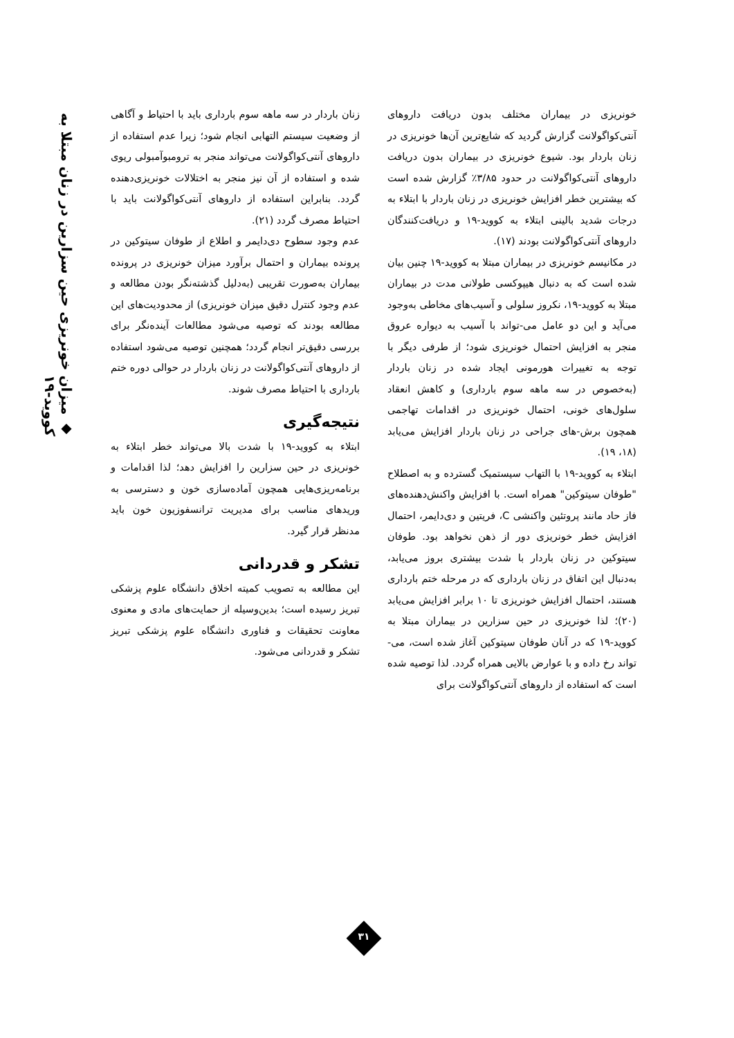خونریزی در بیماران مختلف بدون دریافت داروهای آنتی‌کواگولانت گزارش گردید که شایع‌ترین آن‌ها خونریزی در زنان باردار بود. شیوع خونریزی در بیماران بدون دریافت داروهای آنتی‌کواگولانت در حدود ۳/۸۵٪ گزارش شده است که بیشترین خطر افزایش خونریزی در زنان باردار با ابتلاء به درجات شدید بالینی ابتلاء به کووید-۱۹ و دریافت‌کنندگان داروهای آنتی‌کواگولانت بودند (۱۷).
در مکانیسم خونریزی در بیماران مبتلا به کووید-۱۹ چنین بیان شده است که به دنبال هیپوکسی طولانی مدت در بیماران مبتلا به کووید-۱۹، نکروز سلولی و آسیب‌های مخاطی به‌وجود می‌آید و این دو عامل می-تواند با آسیب به دیواره عروق منجر به افزایش احتمال خونریزی شود؛ از طرفی دیگر با توجه به تغییرات هورمونی ایجاد شده در زنان باردار (به‌خصوص در سه ماهه سوم بارداری) و کاهش انعقاد سلول‌های خونی، احتمال خونریزی در اقدامات تهاجمی همچون برش-های جراحی در زنان باردار افزایش می‌یابد (۱۸، ۱۹).
ابتلاء به کووید-۱۹ با التهاب سیستمیک گسترده و به اصطلاح "طوفان سیتوکین" همراه است. با افزایش واکنش‌دهنده‌های فاز حاد مانند پروتئین واکنشی C، فریتین و دی‌دایمر، احتمال افزایش خطر خونریزی دور از ذهن نخواهد بود. طوفان سیتوکین در زنان باردار با شدت بیشتری بروز می‌یابد، به‌دنبال این اتفاق در زنان بارداری که در مرحله ختم بارداری هستند، احتمال افزایش خونریزی تا ۱۰ برابر افزایش می‌یابد (۲۰)؛ لذا خونریزی در حین سزارین در بیماران مبتلا به کووید-۱۹ که در آنان طوفان سیتوکین آغاز شده است، می-تواند رخ داده و با عوارض بالایی همراه گردد. لذا توصیه شده است که استفاده از داروهای آنتی‌کواگولانت برای
زنان باردار در سه ماهه سوم بارداری باید با احتیاط و آگاهی از وضعیت سیستم التهابی انجام شود؛ زیرا عدم استفاده از داروهای آنتی‌کواگولانت می‌تواند منجر به ترومبوآمبولی ریوی شده و استفاده از آن نیز منجر به اختلالات خونریزی‌دهنده گردد. بنابراین استفاده از داروهای آنتی‌کواگولانت باید با احتیاط مصرف گردد (۲۱).
عدم وجود سطوح دی‌دایمر و اطلاع از طوفان سیتوکین در پرونده بیماران و احتمال برآورد میزان خونریزی در پرونده بیماران به‌صورت تقریبی (به‌دلیل گذشته‌نگر بودن مطالعه و عدم وجود کنترل دقیق میزان خونریزی) از محدودیت‌های این مطالعه بودند که توصیه می‌شود مطالعات آینده‌نگر برای بررسی دقیق‌تر انجام گردد؛ همچنین توصیه می‌شود استفاده از داروهای آنتی‌کواگولانت در زنان باردار در حوالی دوره ختم بارداری با احتیاط مصرف شوند.
نتیجه‌گیری
ابتلاء به کووید-۱۹ با شدت بالا می‌تواند خطر ابتلاء به خونریزی در حین سزارین را افزایش دهد؛ لذا اقدامات و برنامه‌ریزی‌هایی همچون آماده‌سازی خون و دسترسی به وریدهای مناسب برای مدیریت ترانسفوزیون خون باید مدنظر قرار گیرد.
تشکر و قدردانی
این مطالعه به تصویب کمیته اخلاق دانشگاه علوم پزشکی تبریز رسیده است؛ بدین‌وسیله از حمایت‌های مادی و معنوی معاونت تحقیقات و فناوری دانشگاه علوم پزشکی تبریز تشکر و قدردانی می‌شود.
◆ میزان خونریزی حین سزارین در زنان مبتلا به کووید-۱۹
۳۱